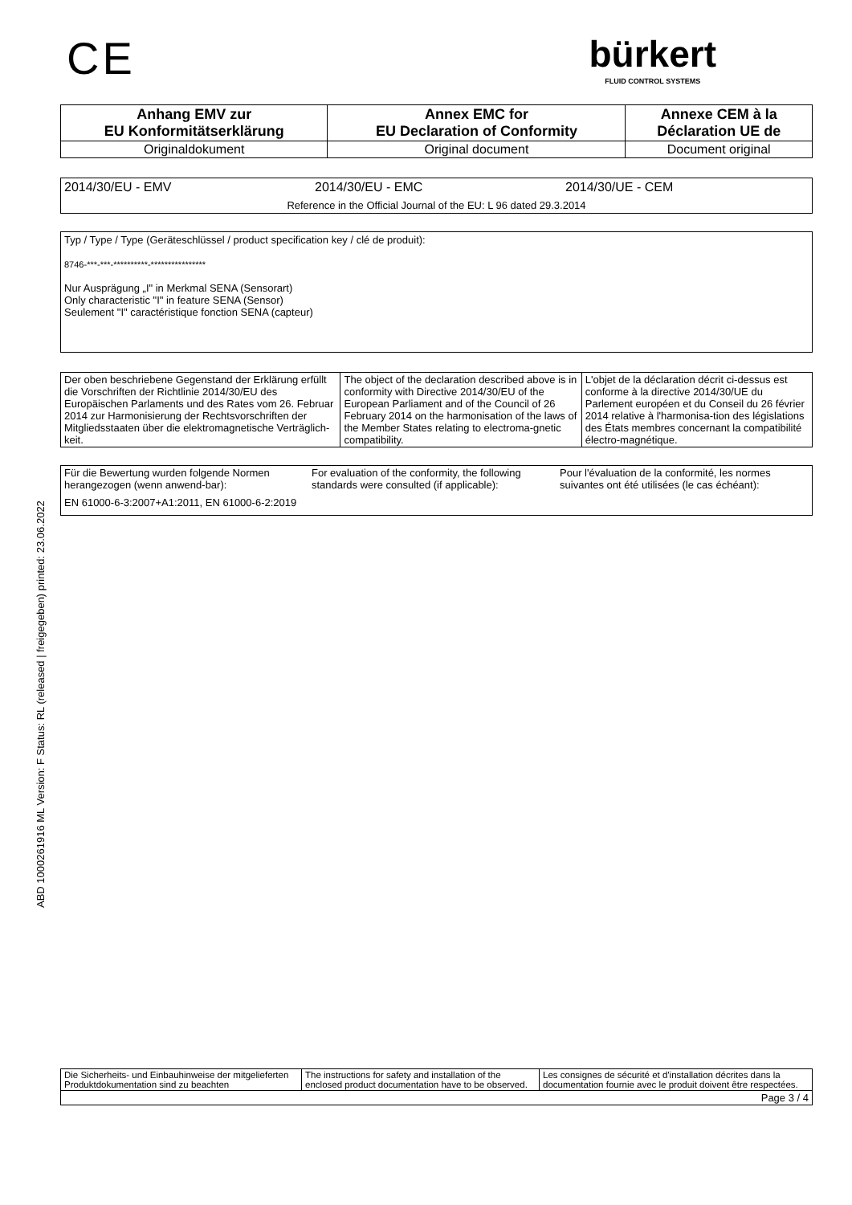ABD 1000261916 ML Version: F Status: RL (released | freigegeben) printed: 23.06.2022
CE
bürkert
FLUID CONTROL SYSTEMS
| Anhang EMV zur EU Konformitätserklärung | Annex EMC for EU Declaration of Conformity | Annexe CEM à la Déclaration UE de |
| --- | --- | --- |
| Originaldokument | Original document | Document original |
2014/30/EU - EMV 2014/30/EU - EMC 2014/30/UE - CEM
Reference in the Official Journal of the EU: L 96 dated 29.3.2014
Typ / Type / Type (Geräteschlüssel / product specification key / clé de produit):
8746-***-***-**********-****************
Nur Ausprägung „I" in Merkmal SENA (Sensorart)
Only characteristic "I" in feature SENA (Sensor)
Seulement "I" caractéristique fonction SENA (capteur)
| Der oben beschriebene Gegenstand der Erklärung erfüllt die Vorschriften der Richtlinie 2014/30/EU des Europäischen Parlaments und des Rates vom 26. Februar 2014 zur Harmonisierung der Rechtsvorschriften der Mitgliedsstaaten über die elektromagnetische Verträglich-keit. | The object of the declaration described above is in conformity with Directive 2014/30/EU of the European Parliament and of the Council of 26 February 2014 on the harmonisation of the laws of the Member States relating to electroma-gnetic compatibility. | L'objet de la déclaration décrit ci-dessus est conforme à la directive 2014/30/UE du Parlement européen et du Conseil du 26 février 2014 relative à l'harmonisa-tion des législations des États membres concernant la compatibilité électro-magnétique. |
| Für die Bewertung wurden folgende Normen herangezogen (wenn anwend-bar): | For evaluation of the conformity, the following standards were consulted (if applicable): | Pour l'évaluation de la conformité, les normes suivantes ont été utilisées (le cas échéant): |
| EN 61000-6-3:2007+A1:2011, EN 61000-6-2:2019 | | |
| Die Sicherheits- und Einbauhinweise der mitgelieferten Produktdokumentation sind zu beachten | The instructions for safety and installation of the enclosed product documentation have to be observed. | Les consignes de sécurité et d'installation décrites dans la documentation fournie avec le produit doivent être respectées. |
| Page 3 / 4 | | |